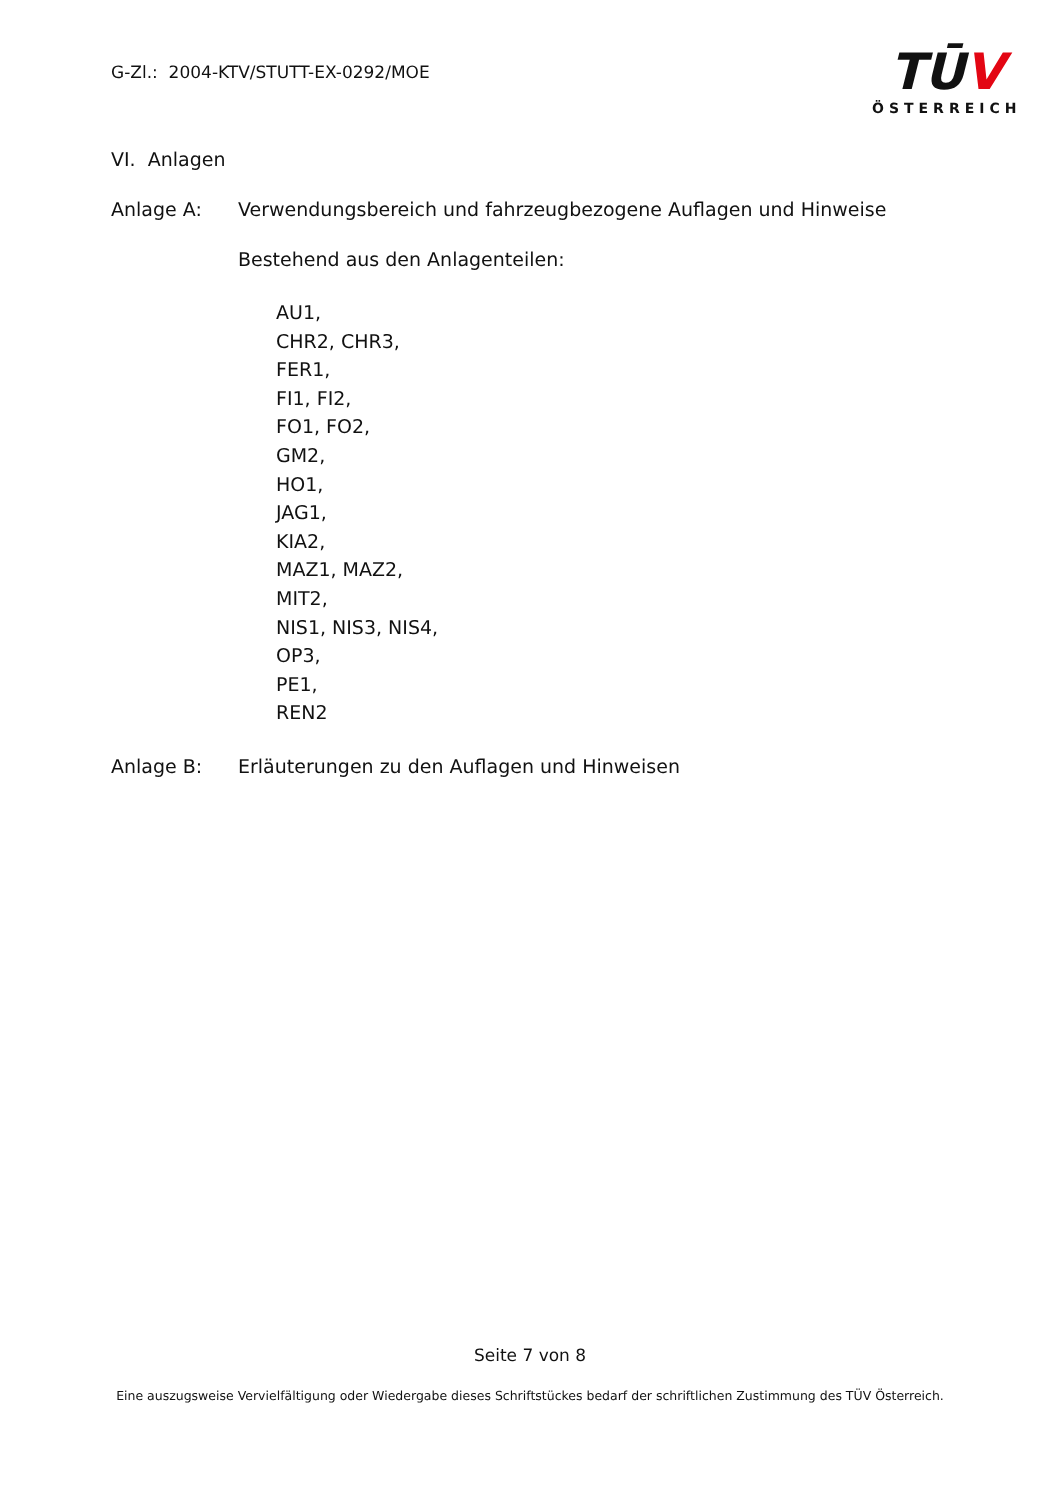G-Zl.: 2004-KTV/STUTT-EX-0292/MOE
TŪV
ÖSTERREICH
VI. Anlagen
Anlage A: Verwendungsbereich und fahrzeugbezogene Auflagen und Hinweise
Bestehend aus den Anlagenteilen:
AU1,
CHR2, CHR3,
FER1,
FI1, FI2,
FO1, FO2,
GM2,
HO1,
JAG1,
KIA2,
MAZ1, MAZ2,
MIT2,
NIS1, NIS3, NIS4,
OP3,
PE1,
REN2
Anlage B: Erläuterungen zu den Auflagen und Hinweisen
Seite 7 von 8
Eine auszugsweise Vervielfältigung oder Wiedergabe dieses Schriftstückes bedarf der schriftlichen Zustimmung des TÜV Österreich.